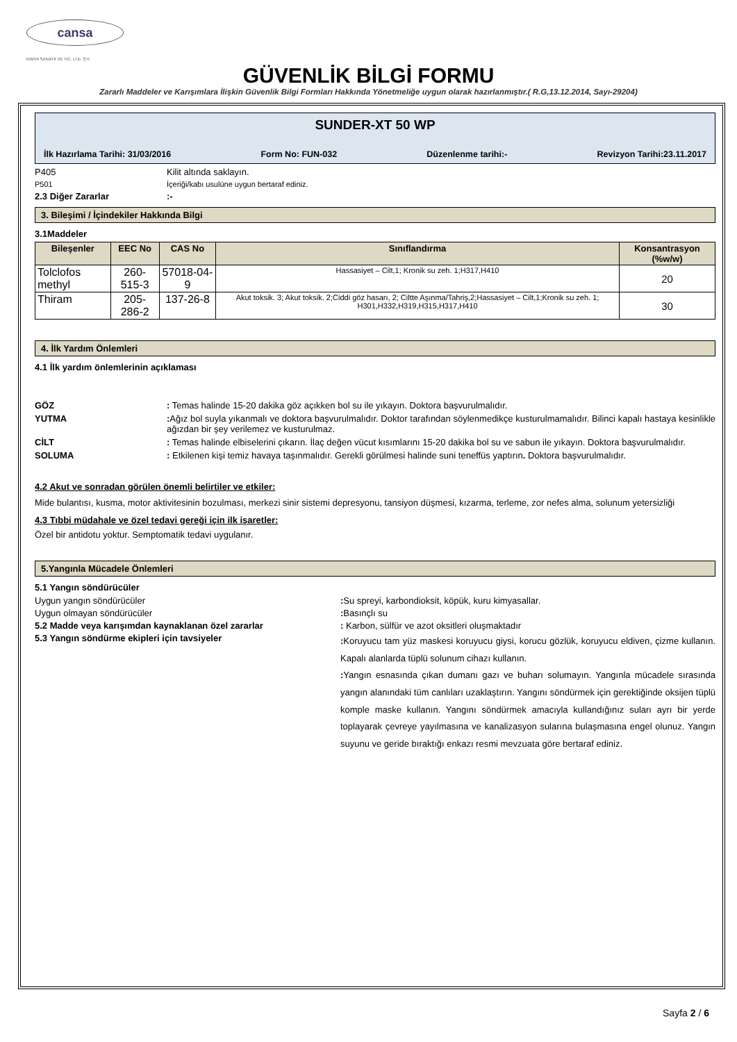cansa
KIMYA SANAYII VE TIC. LTD. ŞTI.
GÜVENLİK BİLGİ FORMU
Zararlı Maddeler ve Karışımlara İlişkin Güvenlik Bilgi Formları Hakkında Yönetmeliğe uygun olarak hazırlanmıştır.( R.G,13.12.2014, Sayı-29204)
SUNDER-XT 50 WP
İlk Hazırlama Tarihi: 31/03/2016 Form No: FUN-032 Düzenlenme tarihi:- Revizyon Tarihi:23.11.2017
P405 Kilit altında saklayın.
P501 İçeriği/kabı usulüne uygun bertaraf ediniz.
2.3 Diğer Zararlar :-
3. Bileşimi / İçindekiler Hakkında Bilgi
3.1Maddeler
| Bileşenler | EEC No | CAS No | Sınıflandırma | Konsantrasyon (%w/w) |
| --- | --- | --- | --- | --- |
| Tolclofos methyl | 260-515-3 | 57018-04-9 | Hassasiyet – Cilt,1; Kronik su zeh. 1;H317,H410 | 20 |
| Thiram | 205-286-2 | 137-26-8 | Akut toksik. 3; Akut toksik. 2;Ciddi göz hasarı, 2; Ciltte Aşınma/Tahriş,2;Hassasiyet – Cilt,1;Kronik su zeh. 1; H301,H332,H319,H315,H317,H410 | 30 |
4. İlk Yardım Önlemleri
4.1 İlk yardım önlemlerinin açıklaması
GÖZ : Temas halinde 15-20 dakika göz açıkken bol su ile yıkayın. Doktora başvurulmalıdır.
YUTMA : Ağız bol suyla yıkanmalı ve doktora başvurulmalıdır. Doktor tarafından söylenmedikçe kusturulmamalıdır. Bilinci kapalı hastaya kesinlikle ağızdan bir şey verilemez ve kusturulmaz.
CİLT : Temas halinde elbiselerini çıkarın. İlaç değen vücut kısımlarını 15-20 dakika bol su ve sabun ile yıkayın. Doktora başvurulmalıdır.
SOLUMA : Etkilenen kişi temiz havaya taşınmalıdır. Gerekli görülmesi halinde suni teneffüs yaptırın. Doktora başvurulmalıdır.
4.2 Akut ve sonradan görülen önemli belirtiler ve etkiler:
Mide bulantısı, kusma, motor aktivitesinin bozulması, merkezi sinir sistemi depresyonu, tansiyon düşmesi, kızarma, terleme, zor nefes alma, solunum yetersizliği
4.3 Tıbbi müdahale ve özel tedavi gereği için ilk işaretler:
Özel bir antidotu yoktur. Semptomatik tedavi uygulanır.
5.Yangınla Mücadele Önlemleri
5.1 Yangın söndürücüler
Uygun yangın söndürücüler : Su spreyi, karbondioksit, köpük, kuru kimyasallar.
Uygun olmayan söndürücüler : Basınçlı su
5.2 Madde veya karışımdan kaynaklanan özel zararlar : Karbon, sülfür ve azot oksitleri oluşmaktadır
5.3 Yangın söndürme ekipleri için tavsiyeler
: Koruyucu tam yüz maskesi koruyucu giysi, korucu gözlük, koruyucu eldiven, çizme kullanın. Kapalı alanlarda tüplü solunum cihazı kullanın.
: Yangın esnasında çıkan dumanı gazı ve buharı solumayın. Yangınla mücadele sırasında yangın alanındaki tüm canlıları uzaklaştırın. Yangını söndürmek için gerektiğinde oksijen tüplü komple maske kullanın. Yangını söndürmek amacıyla kullandığınız suları ayrı bir yerde toplayarak çevreye yayılmasına ve kanalizasyon sularına bulaşmasına engel olunuz. Yangın suyunu ve geride bıraktığı enkazı resmi mevzuata göre bertaraf ediniz.
Sayfa 2 / 6